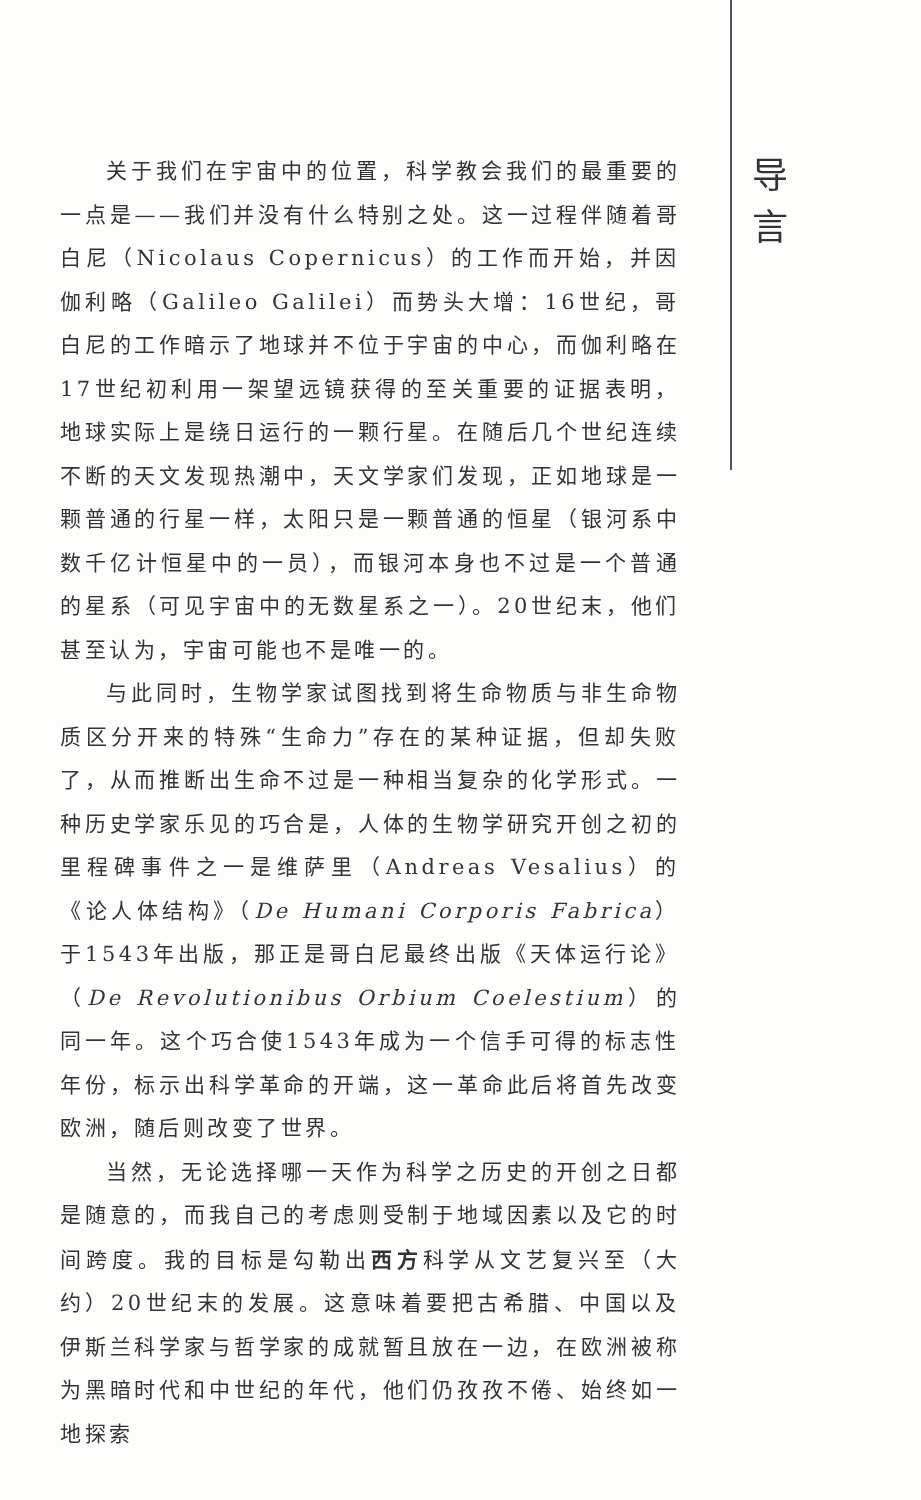关于我们在宇宙中的位置，科学教会我们的最重要的一点是——我们并没有什么特别之处。这一过程伴随着哥白尼（Nicolaus Copernicus）的工作而开始，并因伽利略（Galileo Galilei）而势头大增：16世纪，哥白尼的工作暗示了地球并不位于宇宙的中心，而伽利略在17世纪初利用一架望远镜获得的至关重要的证据表明，地球实际上是绕日运行的一颗行星。在随后几个世纪连续不断的天文发现热潮中，天文学家们发现，正如地球是一颗普通的行星一样，太阳只是一颗普通的恒星（银河系中数千亿计恒星中的一员），而银河本身也不过是一个普通的星系（可见宇宙中的无数星系之一）。20世纪末，他们甚至认为，宇宙可能也不是唯一的。
与此同时，生物学家试图找到将生命物质与非生命物质区分开来的特殊“生命力”存在的某种证据，但却失败了，从而推断出生命不过是一种相当复杂的化学形式。一种历史学家乐见的巧合是，人体的生物学研究开创之初的里程碑事件之一是维萨里（Andreas Vesalius）的《论人体结构》（De Humani Corporis Fabrica）于1543年出版，那正是哥白尼最终出版《天体运行论》（De Revolutionibus Orbium Coelestium）的同一年。这个巧合使1543年成为一个信手可得的标志性年份，标示出科学革命的开端，这一革命此后将首先改变欧洲，随后则改变了世界。
当然，无论选择哪一天作为科学之历史的开创之日都是随意的，而我自己的考虑则受制于地域因素以及它的时间跨度。我的目标是勾勒出西方科学从文艺复兴至（大约）20世纪末的发展。这意味着要把古希腊、中国以及伊斯兰科学家与哲学家的成就暂且放在一边，在欧洲被称为黑暗时代和中世纪的年代，他们仍孜孜不倦、始终如一地探索
导
言